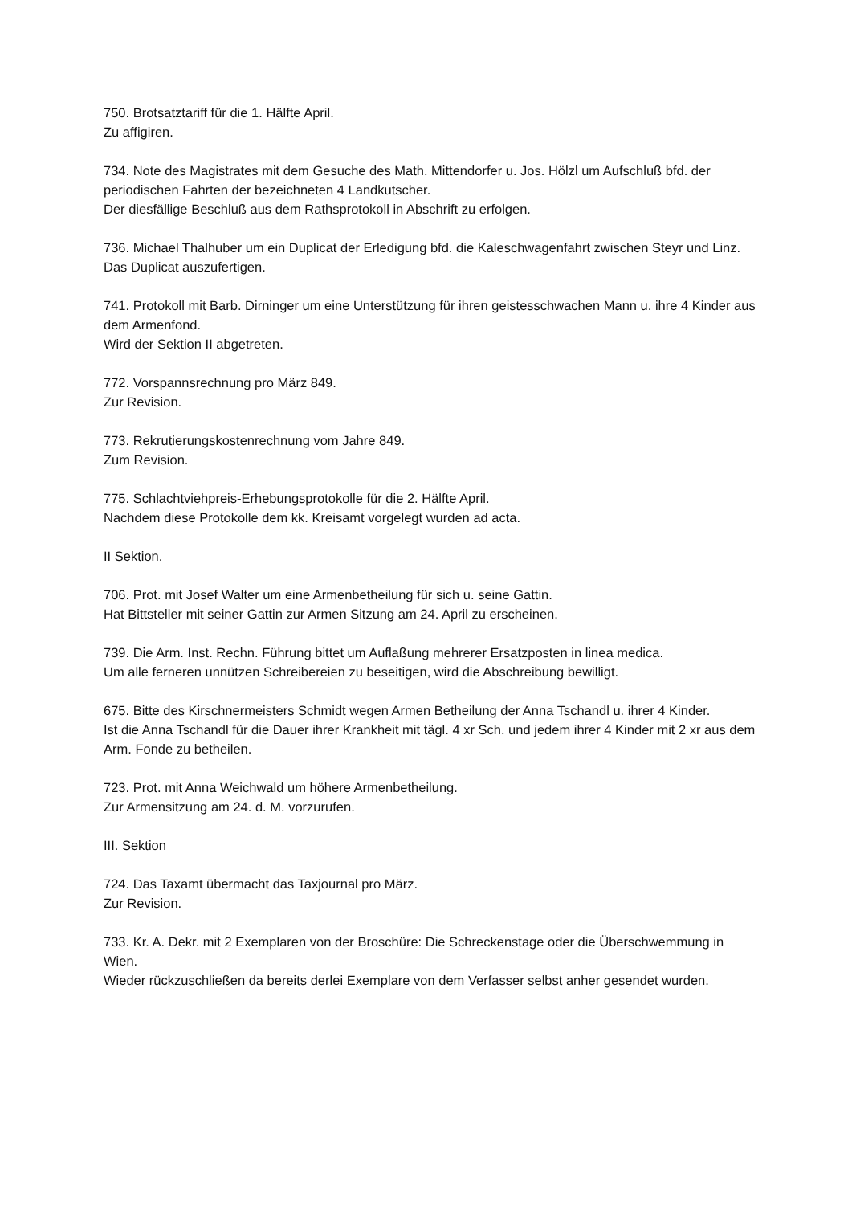750. Brotsatztariff für die 1. Hälfte April.
Zu affigiren.
734. Note des Magistrates mit dem Gesuche des Math. Mittendorfer u. Jos. Hölzl um Aufschluß bfd. der periodischen Fahrten der bezeichneten 4 Landkutscher.
Der diesfällige Beschluß aus dem Rathsprotokoll in Abschrift zu erfolgen.
736. Michael Thalhuber um ein Duplicat der Erledigung bfd. die Kaleschwagenfahrt zwischen Steyr und Linz.
Das Duplicat auszufertigen.
741. Protokoll mit Barb. Dirninger um eine Unterstützung für ihren geistesschwachen Mann u. ihre 4 Kinder aus dem Armenfond.
Wird der Sektion II abgetreten.
772. Vorspannsrechnung pro März 849.
Zur Revision.
773. Rekrutierungskostenrechnung vom Jahre 849.
Zum Revision.
775. Schlachtviehpreis-Erhebungsprotokolle für die 2. Hälfte April.
Nachdem diese Protokolle dem kk. Kreisamt vorgelegt wurden ad acta.
II Sektion.
706. Prot. mit Josef Walter um eine Armenbetheilung für sich u. seine Gattin.
Hat Bittsteller mit seiner Gattin zur Armen Sitzung am 24. April zu erscheinen.
739. Die Arm. Inst. Rechn. Führung bittet um Auflaßung mehrerer Ersatzposten in linea medica.
Um alle ferneren unnützen Schreibereien zu beseitigen, wird die Abschreibung bewilligt.
675. Bitte des Kirschnermeisters Schmidt wegen Armen Betheilung der Anna Tschandl u. ihrer 4 Kinder.
Ist die Anna Tschandl für die Dauer ihrer Krankheit mit tägl. 4 xr Sch. und jedem ihrer 4 Kinder mit 2 xr aus dem Arm. Fonde zu betheilen.
723. Prot. mit Anna Weichwald um höhere Armenbetheilung.
Zur Armensitzung am 24. d. M. vorzurufen.
III. Sektion
724. Das Taxamt übermacht das Taxjournal pro März.
Zur Revision.
733. Kr. A. Dekr. mit 2 Exemplaren von der Broschüre: Die Schreckenstage oder die Überschwemmung in Wien.
Wieder rückzuschließen da bereits derlei Exemplare von dem Verfasser selbst anher gesendet wurden.